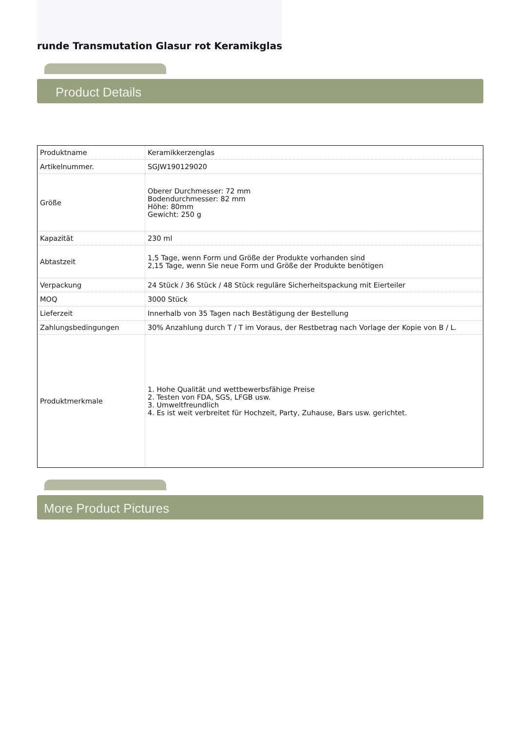runde Transmutation Glasur rot Keramikglas
Product Details
| Produktname | Keramikkerzenglas |
| Artikelnummer. | SGJW190129020 |
| Größe | Oberer Durchmesser: 72 mm Bodendurchmesser: 82 mm Höhe: 80mm Gewicht: 250 g |
| Kapazität | 230 ml |
| Abtastzeit | 1,5 Tage, wenn Form und Größe der Produkte vorhanden sind 2,15 Tage, wenn Sie neue Form und Größe der Produkte benötigen |
| Verpackung | 24 Stück / 36 Stück / 48 Stück reguläre Sicherheitspackung mit Eierteiler |
| MOQ | 3000 Stück |
| Lieferzeit | Innerhalb von 35 Tagen nach Bestätigung der Bestellung |
| Zahlungsbedingungen | 30% Anzahlung durch T / T im Voraus, der Restbetrag nach Vorlage der Kopie von B / L. |
| Produktmerkmale | 1. Hohe Qualität und wettbewerbsfähige Preise 2. Testen von FDA, SGS, LFGB usw. 3. Umweltfreundlich 4. Es ist weit verbreitet für Hochzeit, Party, Zuhause, Bars usw. gerichtet. |
More Product Pictures